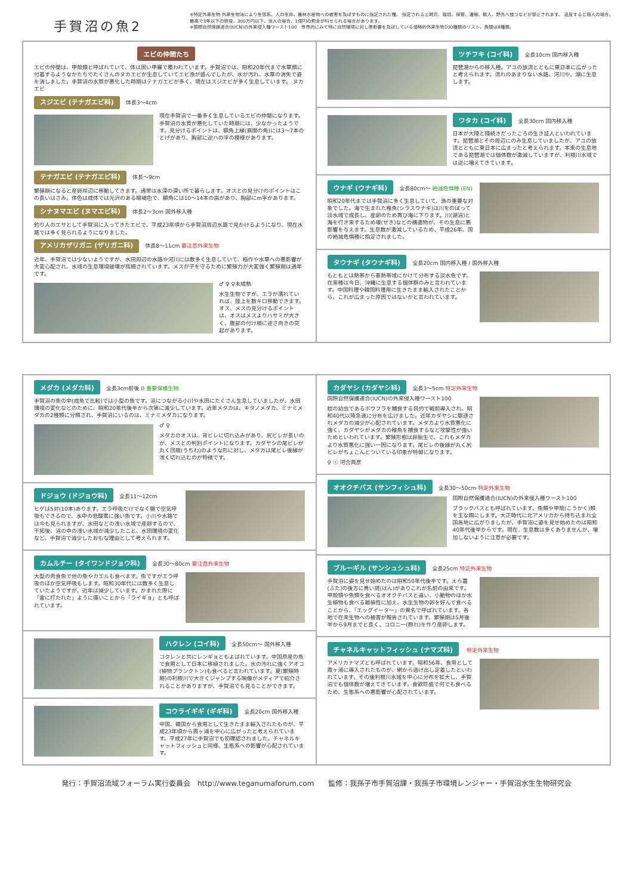手賀沼の魚2
※特定外来生物 外来生物法により生態系、人の生命、農林水産物への被害を及ぼすものに指定された種。 指定されると飼育、栽培、保管、運搬、輸入、野外へ放つなどが禁止されます。 違反すると個人の場合、最高で3年以下の懲役、300万円以下、法人の場合、1億円の罰金が科せられる場合があります。
※国際自然保護連合(IUCN)の外来侵入種ワースト100　世界的にみて特に自然環境に対し悪影響を及ぼしている侵略的外来生物100種類のリスト、魚類は8種類。
エビの仲間たち
エビの仲間は、甲殻類と呼ばれていて、体は固い甲羅で覆われています。手賀沼では、昭和20年代まで水草類に付着するようなかたちでたくさんのヌカエビが生息していてエビ漁が盛んでしたが、水が汚れ、水草の消失で姿を消しました。手賀沼の水質が悪化した時期はテナガエビが多く、現在はスジエビが多く生息しています。 ヌカエビ
スジエビ (テナガエビ科) 体長3〜4cm
現在手賀沼で一番多く生息しているエビの仲間になります。手賀沼の水質が悪化していた時期には、少なかったようです。見分けるポイントは、額角上縁(眉間の角)には3〜7本のとげがあり、胸部に逆ハの字の模様があります。
テナガエビ (テナガエビ科) 体長〜9cm
繁殖期になると産卵岸辺に移動してきます。通常は水深の深い所で暮らします。オスとの見分けのポイントはこの長いはさみ。体色は成体では光沢のある暗褐色で、額角には10〜14本の歯があり、胸部にm字があります。
シナヌマエビ (ヌマエビ科) 体長2〜3cm 国外移入種
釣り人のエサとして手賀沼に入ってきたエビで、平成23年頃から手賀沼周辺水路で見かけるようになり、現在水路では多く見られるようになりました。
アメリカザリガニ (ザリガニ科) 体長8〜11cm 要注意外来生物
近年、手賀沼では少ないようですが、水田周辺の水路や河川には数多く生息していて、稲作や水草への悪影響が大変心配され、水域の生息環境破壊が指摘されています。メスが子を守るために繁殖力が大変強く繁殖期は通年です。
♂ ♀ ♀未成熟
水生生物ですが、エラが濡れていれば、陸上を数キロ移動できます。オス、メスの見分けるポイントは、オスはメスよりハサミが大きく、腹部の付け根に逆さ向きの突起があります。
ツチフキ (コイ科) 全長10cm 国内移入種
琵琶湖からの移入種。アユの放流とともに東日本に広がったと考えられます。流れのあまりない水路、河川や、湖に生息します。
ワタカ (コイ科) 全長30cm 国内移入種
日本が大陸と陸続きだったころの生き証人といわれています。琵琶湖とその周辺にのみ生息していましたが、アユの放流とともに東日本に広まったと考えられます。本来の生息地である琵琶湖では個体数が激減していますが、利根川水域では逆に増えてきています。
ウナギ (ウナギ科) 全長80cm〜 絶滅危惧種 (EN)
昭和20年代までは手賀沼に多く生息していて、漁の重要な対象でした。海で生まれた稚魚(シラスウナギ)は川をのぼって淡水域で成長し、産卵のため再び海に下ります。川(湖沼)と海を行き来するため堰(せき)などの構造物が、その生息に悪影響を与えます。生息数が激減しているため、平成26年、国の絶滅危惧種に指定されました。
タウナギ (タウナギ科) 全長20cm 国内移入種 / 国外移入種
もともとは熱帯から亜熱帯域にかけて分布する淡水魚です。在来種は今日、沖縄に生息する個体群のみと言われています。中国料理や韓国料理用に生きたまま輸入されたことから、これが広まった原因ではないかと言われています。
メダカ (メダカ科) 全長3cm前後 B 重要保護生物
手賀沼の魚の中(成魚で比較)では小型の魚です。沼につながる小川や水田にたくさん生息していましたが、水田環境の変化などのために、昭和20年代後半から次第に減少しています。近年メダカは、キタノメダカ、ミナミメダカの2種類に分類され、手賀沼にいるのは、ミナミメダカになります。
♂ ♀
メダカのオスは、背ビレに切れ込みがあり、尻ビレが長いのが、メスとの判別ポイントになります。カダヤシの尾ビレが丸く団扇(うちわ)のような形に対し、メダカは尾ビレ後縁が浅く切れ込むのが特徴です。
ドジョウ (ドジョウ科) 全長11〜12cm
ヒゲは5対(10本)あります。エラ呼吸だけでなく腸で空気呼吸もできるので、水中の低酸素に強い魚です。小川や水路では今も見られますが、水田などの浅い水域で産卵するので、干拓後、沼の中の浅い水域が減少したこと、水田環境の変化など、手賀沼で減少したおもな理由として考えられます。
カムルチー (タイワンドジョウ科) 全長30〜80cm 要注意外来生物
大型の肉食魚で他の魚やカエルも食べます。魚ですがエラ呼吸のほか空気呼吸もします。昭和30年代には数多く生息していたようですが、近年は減少しています。かまれた際に「雷に打たれた」ように痛いことから「ライギョ」とも呼ばれています。
ハクレン (コイ科) 全長50cm〜 国外移入種
コクレンと共にレンギョともよばれています。中国原産の魚で食用として日本に移植されました。水の汚れに強くアオコ(植物プランクトン)も食べると言われています。夏(繁殖時期)の利根川で大きくジャンプする映像がメディアで紹介されることがありますが、手賀沼でも見ることができます。
コウライギギ (ギギ科) 全長20cm 国外移入種
中国、韓国から食用として生きたまま輸入されたものが、平成23年頃から霞ヶ浦を中心に広がったと考えられています。平成27年に手賀沼でも初確認されました。チャネルキャットフィッシュと同様、生態系への影響が心配されています。
カダヤシ (カダヤシ科) 全長3〜5cm 特定外来生物
国際自然保護連合(IUCN)の外来侵入種ワースト100
蚊の幼虫であるボウフラを捕食する目的で戦前導入され、昭和40代以降急速に分布を広げました。近年カダヤシに駆逐されメダカの減少が心配されています。メダカより水質悪化に強く、カダヤシがメダカの稚魚を捕食するなど攻撃性が強いためといわれています。繁殖形態は卵胎生で、これもメダカより水質悪化に強い一因になります。尾ビレの後縁が丸く尻ビレがちょこんとついている印象が特徴になります。
♀ ⓒ 河合典彦
オオクチバス (サンフィシュ科) 全長30〜50cm 特定外来生物
国際自然保護連合(IUCN)の外来侵入種ワースト100
ブラックバスとも呼ばれています。魚類や甲殻(こうかく)類を主な餌にします。大正時代に北アメリカから持ち込まれ全国各地に広がりましたが、手賀沼に姿を見せ始めたのは昭和40年代後半からです。現在、生息数は多くありませんが、増加しないように注意が必要です。
ブルーギル (サンシュシュ科) 全長25cm 特定外来生物
手賀沼に姿を見せ始めたのは昭和50年代後半です。えら蓋(ぶた)の後方に青い斑(はん)がありこれが名前の由来です。甲殻類や魚類を食べるオオクチバスと違い、小動物のほか水生植物も食べる雑植性に加え、水生生物の卵を好んで食べることから、「エッグイーター」の異名で呼ばれています。各地で在来生物への被害が報告されています。繁殖期は5月後半から9月までと長く、コロニー(群れ)を作り産卵します。
チャネルキャットフィッシュ (ナマズ科) 特定外来生物
アメリカナマズとも呼ばれています。昭和56年、食用として霞ヶ浦に導入されたものが、網から逃げ出し定着したといわれています。その後利根川水域を中心に分布を拡大し、手賀沼でも個体数が増えてきています。食欲旺盛で何でも食べるため、生態系への悪影響が心配されています。
発行：手賀沼流域フォーラム実行委員会　http://www.teganumaforum.com　　監修：我孫子市手賀沼課・我孫子市環境レンジャー・手賀沼水生生物研究会